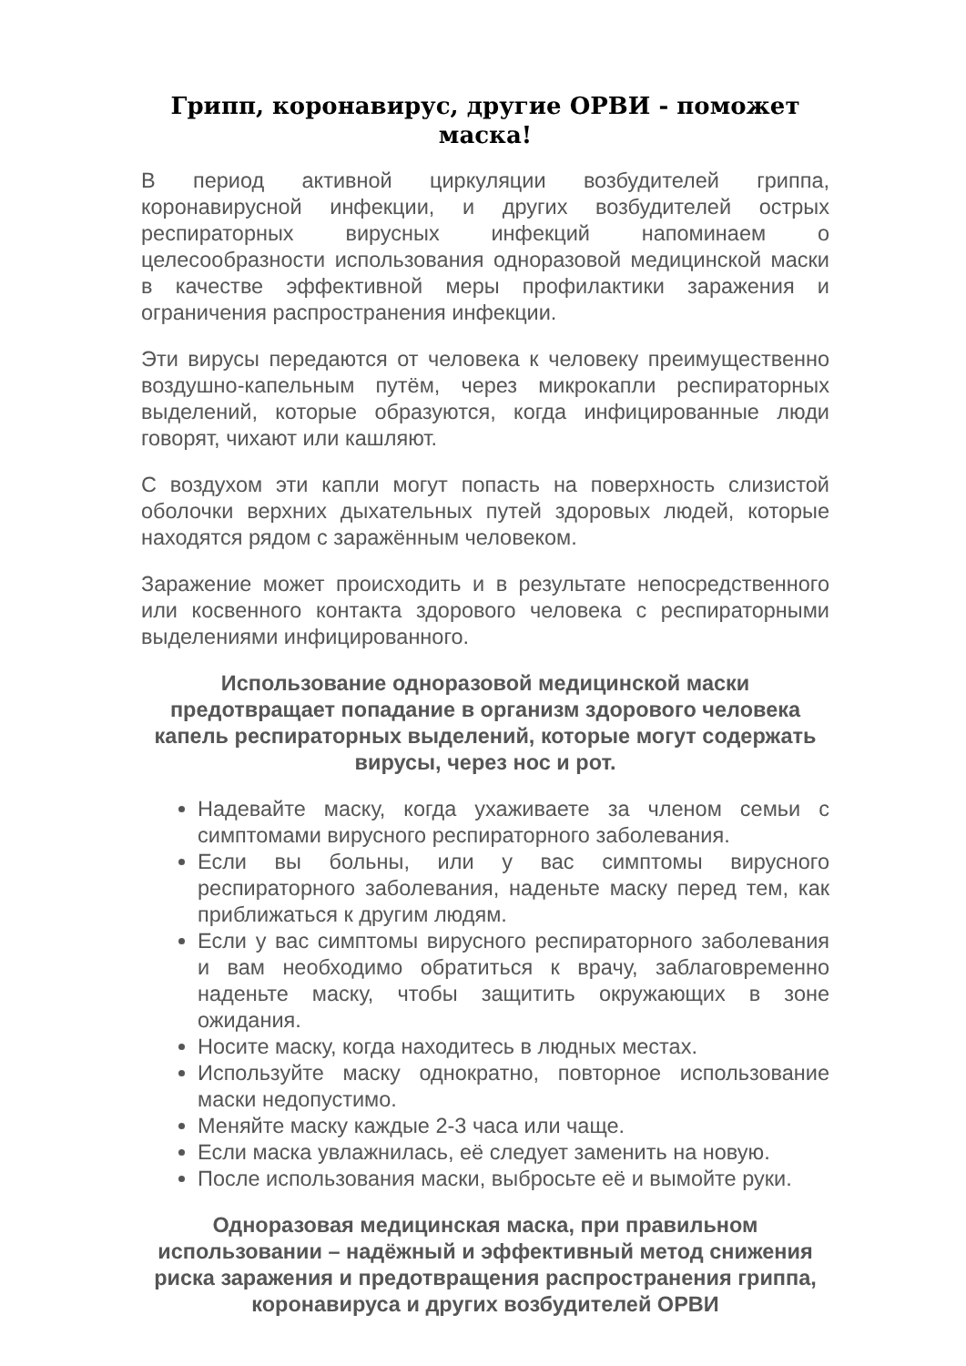Грипп, коронавирус, другие ОРВИ - поможет маска!
В период активной циркуляции возбудителей гриппа, коронавирусной инфекции, и других возбудителей острых респираторных вирусных инфекций напоминаем о целесообразности использования одноразовой медицинской маски в качестве эффективной меры профилактики заражения и ограничения распространения инфекции.
Эти вирусы передаются от человека к человеку преимущественно воздушно-капельным путём, через микрокапли респираторных выделений, которые образуются, когда инфицированные люди говорят, чихают или кашляют.
С воздухом эти капли могут попасть на поверхность слизистой оболочки верхних дыхательных путей здоровых людей, которые находятся рядом с заражённым человеком.
Заражение может происходить и в результате непосредственного или косвенного контакта здорового человека с респираторными выделениями инфицированного.
Использование одноразовой медицинской маски предотвращает попадание в организм здорового человека капель респираторных выделений, которые могут содержать вирусы, через нос и рот.
Надевайте маску, когда ухаживаете за членом семьи с симптомами вирусного респираторного заболевания.
Если вы больны, или у вас симптомы вирусного респираторного заболевания, наденьте маску перед тем, как приближаться к другим людям.
Если у вас симптомы вирусного респираторного заболевания и вам необходимо обратиться к врачу, заблаговременно наденьте маску, чтобы защитить окружающих в зоне ожидания.
Носите маску, когда находитесь в людных местах.
Используйте маску однократно, повторное использование маски недопустимо.
Меняйте маску каждые 2-3 часа или чаще.
Если маска увлажнилась, её следует заменить на новую.
После использования маски, выбросьте её и вымойте руки.
Одноразовая медицинская маска, при правильном использовании – надёжный и эффективный метод снижения риска заражения и предотвращения распространения гриппа, коронавируса и других возбудителей ОРВИ